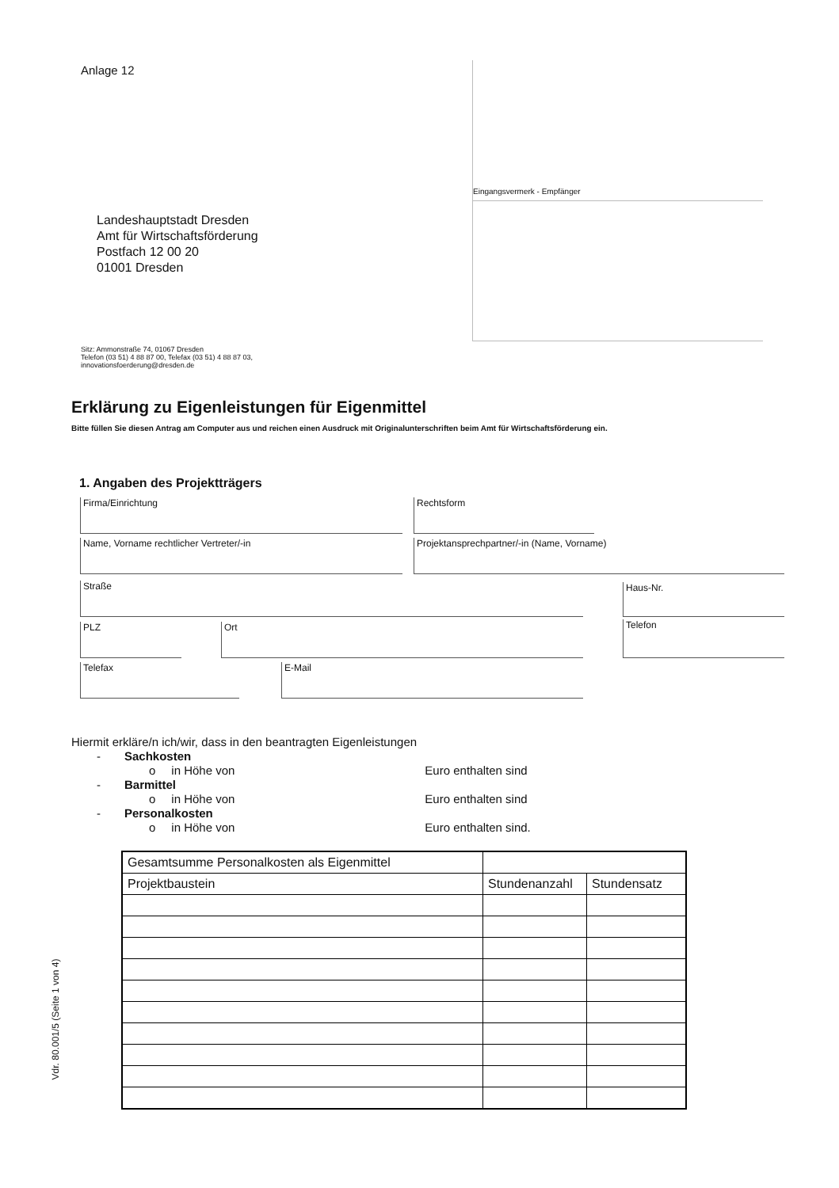Anlage 12
Eingangsvermerk - Empfänger
Landeshauptstadt Dresden
Amt für Wirtschaftsförderung
Postfach 12 00 20
01001 Dresden
Sitz: Ammonstraße 74, 01067 Dresden
Telefon (03 51) 4 88 87 00, Telefax (03 51) 4 88 87 03,
innovationsfoerderung@dresden.de
Erklärung zu Eigenleistungen für Eigenmittel
Bitte füllen Sie diesen Antrag am Computer aus und reichen einen Ausdruck mit Originalunterschriften beim Amt für Wirtschaftsförderung ein.
1. Angaben des Projektträgers
Firma/Einrichtung Rechtsform
Name, Vorname rechtlicher Vertreter/-in Projektansprechpartner/-in (Name, Vorname)
Straße Haus-Nr.
PLZ Ort Telefon
Telefax E-Mail
Hiermit erkläre/n ich/wir, dass in den beantragten Eigenleistungen
- Sachkosten
o in Höhe von Euro enthalten sind
- Barmittel
o in Höhe von Euro enthalten sind
- Personalkosten
o in Höhe von Euro enthalten sind.
| Gesamtsumme Personalkosten als Eigenmittel | | |
| Projektbaustein | Stundenanzahl | Stundensatz |
Vdr. 80.001/5 (Seite 1 von 4)